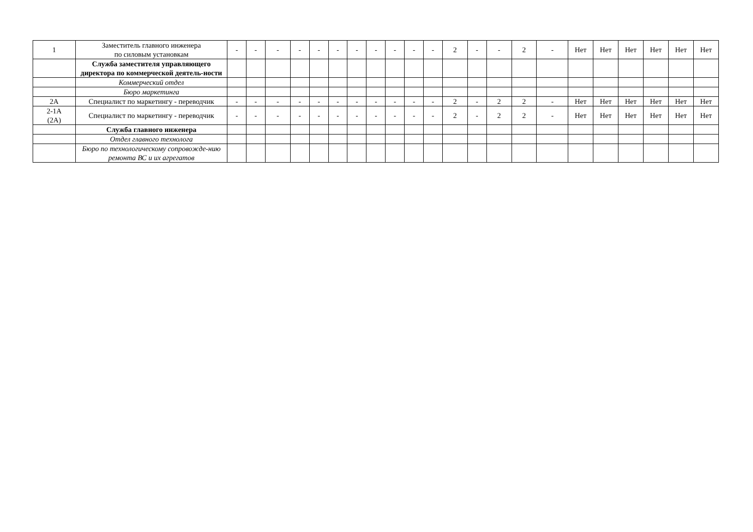| 1 | Заместитель главного инженера по силовым установкам | - | - | - | - | - | - | - | - | - | - | - | 2 | - | - | 2 | - | Нет | Нет | Нет | Нет | Нет | Нет |
| | Служба заместителя управляющего директора по коммерческой деятель-ности | | | | | | | | | | | | | | | | | | | | | | |
| | Коммерческий отдел | | | | | | | | | | | | | | | | | | | | | | |
| | Бюро маркетинга | | | | | | | | | | | | | | | | | | | | | | |
| 2А | Специалист по маркетингу - переводчик | - | - | - | - | - | - | - | - | - | - | - | 2 | - | 2 | 2 | - | Нет | Нет | Нет | Нет | Нет | Нет |
| 2-1А (2А) | Специалист по маркетингу - переводчик | - | - | - | - | - | - | - | - | - | - | - | 2 | - | 2 | 2 | - | Нет | Нет | Нет | Нет | Нет | Нет |
| | Служба главного инженера | | | | | | | | | | | | | | | | | | | | | | |
| | Отдел главного технолога | | | | | | | | | | | | | | | | | | | | | | |
| | Бюро по технологическому сопровожде-нию ремонта ВС и их агрегатов | | | | | | | | | | | | | | | | | | | | | | |